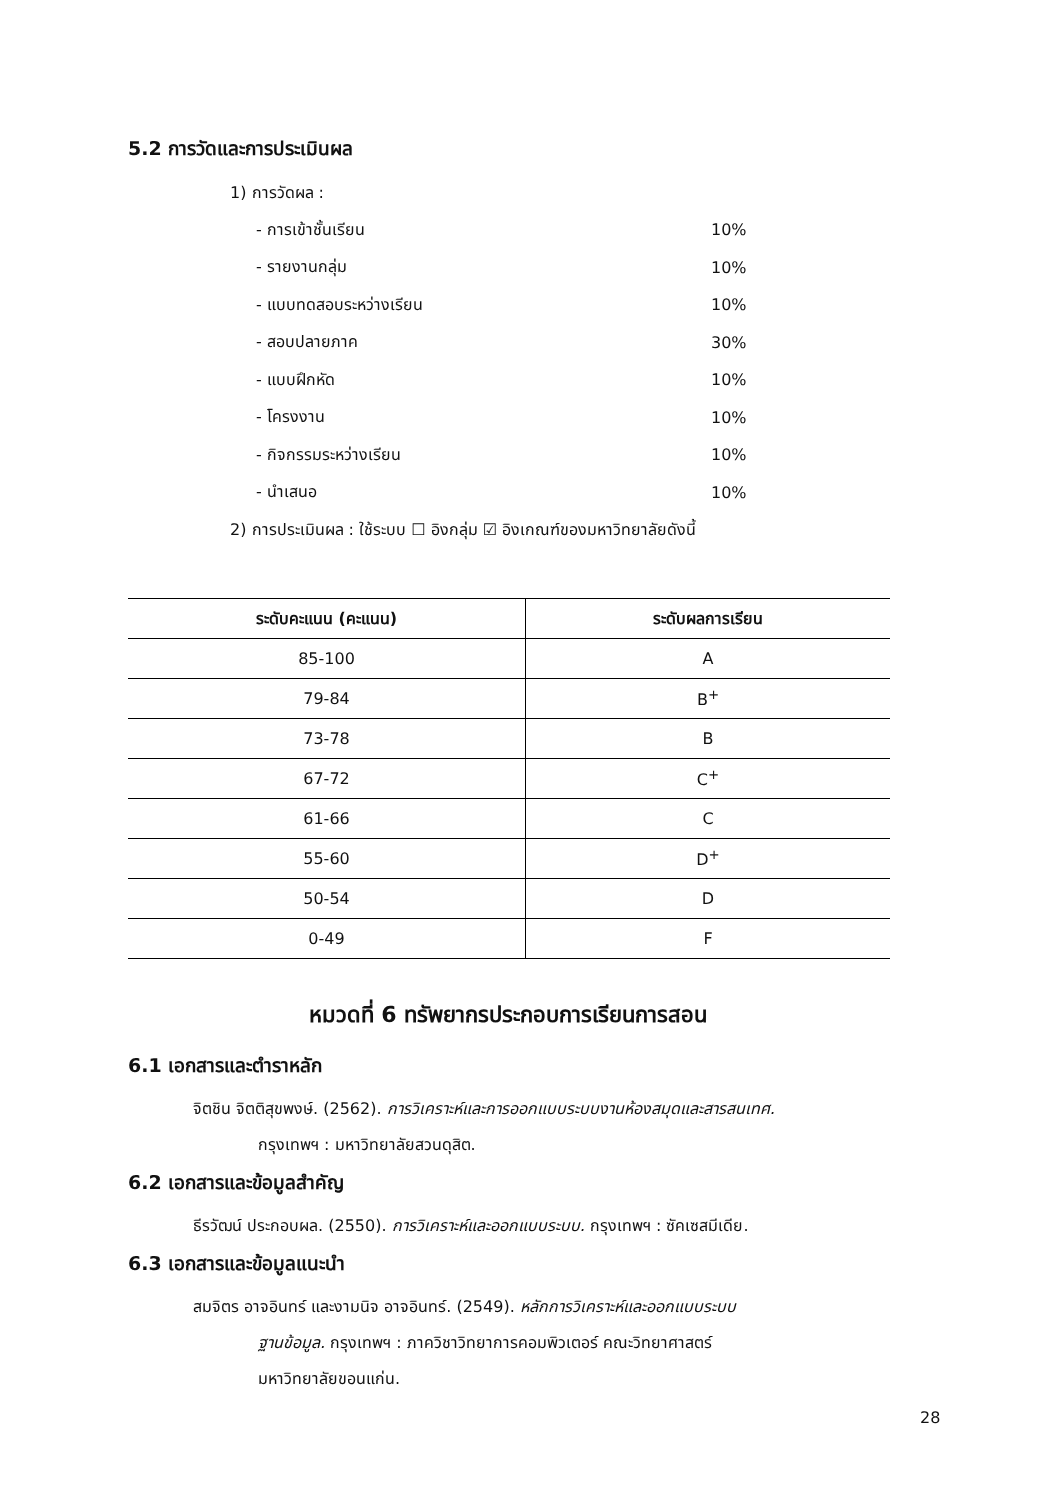5.2 การวัดและการประเมินผล
1) การวัดผล :
- การเข้าชั้นเรียน 10%
- รายงานกลุ่ม 10%
- แบบทดสอบระหว่างเรียน 10%
- สอบปลายภาค 30%
- แบบฝึกหัด 10%
- โครงงาน 10%
- กิจกรรมระหว่างเรียน 10%
- นำเสนอ 10%
2) การประเมินผล : ใช้ระบบ ☐ อิงกลุ่ม ☑ อิงเกณฑ์ของมหาวิทยาลัยดังนี้
| ระดับคะแนน (คะแนน) | ระดับผลการเรียน |
| --- | --- |
| 85-100 | A |
| 79-84 | B<sup>+</sup> |
| 73-78 | B |
| 67-72 | C<sup>+</sup> |
| 61-66 | C |
| 55-60 | D<sup>+</sup> |
| 50-54 | D |
| 0-49 | F |
หมวดที่ 6 ทรัพยากรประกอบการเรียนการสอน
6.1 เอกสารและตำราหลัก
จิตชิน จิตติสุขพงษ์. (2562). การวิเคราะห์และการออกแบบระบบงานห้องสมุดและสารสนเทศ.
กรุงเทพฯ : มหาวิทยาลัยสวนดุสิต.
6.2 เอกสารและข้อมูลสำคัญ
ธีรวัฒน์ ประกอบผล. (2550). การวิเคราะห์และออกแบบระบบ. กรุงเทพฯ : ซัคเซสมีเดีย.
6.3 เอกสารและข้อมูลแนะนำ
สมจิตร อาจอินทร์ และงามนิจ อาจอินทร์. (2549). หลักการวิเคราะห์และออกแบบระบบ
ฐานข้อมูล. กรุงเทพฯ : ภาควิชาวิทยาการคอมพิวเตอร์ คณะวิทยาศาสตร์
มหาวิทยาลัยขอนแก่น.
28